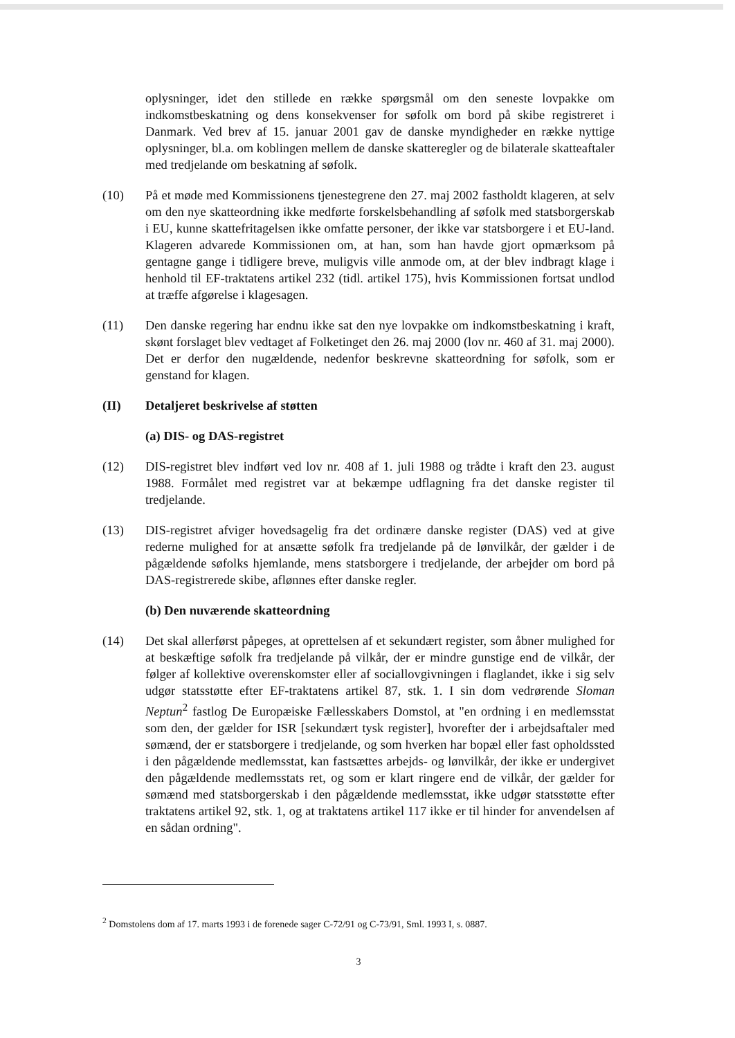oplysninger, idet den stillede en række spørgsmål om den seneste lovpakke om indkomstbeskatning og dens konsekvenser for søfolk om bord på skibe registreret i Danmark. Ved brev af 15. januar 2001 gav de danske myndigheder en række nyttige oplysninger, bl.a. om koblingen mellem de danske skatteregler og de bilaterale skatteaftaler med tredjelande om beskatning af søfolk.
(10) På et møde med Kommissionens tjenestegrene den 27. maj 2002 fastholdt klageren, at selv om den nye skatteordning ikke medførte forskelsbehandling af søfolk med statsborgerskab i EU, kunne skattefritagelsen ikke omfatte personer, der ikke var statsborgere i et EU-land. Klageren advarede Kommissionen om, at han, som han havde gjort opmærksom på gentagne gange i tidligere breve, muligvis ville anmode om, at der blev indbragt klage i henhold til EF-traktatens artikel 232 (tidl. artikel 175), hvis Kommissionen fortsat undlod at træffe afgørelse i klagesagen.
(11) Den danske regering har endnu ikke sat den nye lovpakke om indkomstbeskatning i kraft, skønt forslaget blev vedtaget af Folketinget den 26. maj 2000 (lov nr. 460 af 31. maj 2000). Det er derfor den nugældende, nedenfor beskrevne skatteordning for søfolk, som er genstand for klagen.
(II) Detaljeret beskrivelse af støtten
(a) DIS- og DAS-registret
(12) DIS-registret blev indført ved lov nr. 408 af 1. juli 1988 og trådte i kraft den 23. august 1988. Formålet med registret var at bekæmpe udflagning fra det danske register til tredjelande.
(13) DIS-registret afviger hovedsagelig fra det ordinære danske register (DAS) ved at give rederne mulighed for at ansætte søfolk fra tredjelande på de lønvilkår, der gælder i de pågældende søfolks hjemlande, mens statsborgere i tredjelande, der arbejder om bord på DAS-registrerede skibe, aflønnes efter danske regler.
(b) Den nuværende skatteordning
(14) Det skal allerførst påpeges, at oprettelsen af et sekundært register, som åbner mulighed for at beskæftige søfolk fra tredjelande på vilkår, der er mindre gunstige end de vilkår, der følger af kollektive overenskomster eller af sociallovgivningen i flaglandet, ikke i sig selv udgør statsstøtte efter EF-traktatens artikel 87, stk. 1. I sin dom vedrørende Sloman Neptun<sup>2</sup> fastlog De Europæiske Fællesskabers Domstol, at "en ordning i en medlemsstat som den, der gælder for ISR [sekundært tysk register], hvorefter der i arbejdsaftaler med sømænd, der er statsborgere i tredjelande, og som hverken har bopæl eller fast opholdssted i den pågældende medlemsstat, kan fastsættes arbejds- og lønvilkår, der ikke er undergivet den pågældende medlemsstats ret, og som er klart ringere end de vilkår, der gælder for sømænd med statsborgerskab i den pågældende medlemsstat, ikke udgør statsstøtte efter traktatens artikel 92, stk. 1, og at traktatens artikel 117 ikke er til hinder for anvendelsen af en sådan ordning".
<sup>2</sup> Domstolens dom af 17. marts 1993 i de forenede sager C-72/91 og C-73/91, Sml. 1993 I, s. 0887.
3